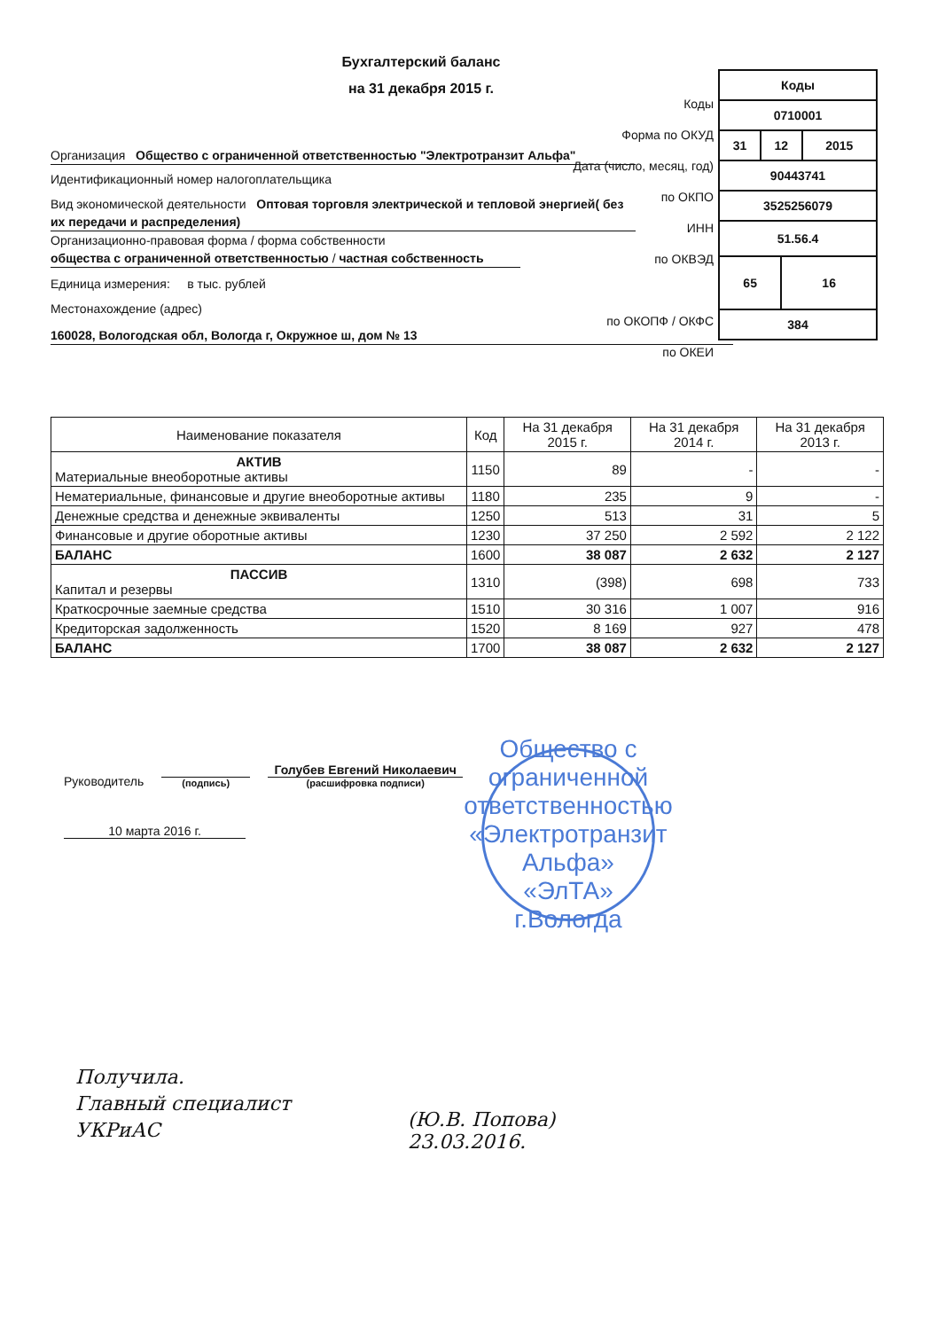Бухгалтерский баланс
на 31 декабря 2015 г.
Коды
Форма по ОКУД
Дата (число, месяц, год)
по ОКПО
ИНН
по ОКВЭД
по ОКОПФ / ОКФС
по ОКЕИ
| Коды | | | |
| 0710001 | | | |
| 31 | 12 | | 2015 |
| 90443741 | | | |
| 3525256079 | | | |
| 51.56.4 | | | |
| 65 | | 16 | |
| 384 | | | |
Организация Общество с ограниченной ответственностью "Электротранзит Альфа"
Идентификационный номер налогоплательщика
Вид экономической деятельности Оптовая торговля электрической и тепловой энергией( без их передачи и распределения)
Организационно-правовая форма / форма собственности
общества с ограниченной ответственностью / частная собственность
Единица измерения: в тыс. рублей
Местонахождение (адрес)
160028, Вологодская обл, Вологда г, Окружное ш, дом № 13
| Наименование показателя | Код | На 31 декабря 2015 г. | На 31 декабря 2014 г. | На 31 декабря 2013 г. |
| --- | --- | --- | --- | --- |
| АКТИВ Материальные внеоборотные активы | 1150 | 89 | - | - |
| Нематериальные, финансовые и другие внеоборотные активы | 1180 | 235 | 9 | - |
| Денежные средства и денежные эквиваленты | 1250 | 513 | 31 | 5 |
| Финансовые и другие оборотные активы | 1230 | 37 250 | 2 592 | 2 122 |
| БАЛАНС | 1600 | 38 087 | 2 632 | 2 127 |
| ПАССИВ Капитал и резервы | 1310 | (398) | 698 | 733 |
| Краткосрочные заемные средства | 1510 | 30 316 | 1 007 | 916 |
| Кредиторская задолженность | 1520 | 8 169 | 927 | 478 |
| БАЛАНС | 1700 | 38 087 | 2 632 | 2 127 |
Руководитель
(подпись)
Голубев Евгений Николаевич
(расшифровка подписи)
10 марта 2016 г.
Общество с ограниченной ответственностью «Электротранзит Альфа»
«ЭлТА»
г.Вологда
Получила.
Главный специалист
УКРиАС
(Ю.В. Попова)
23.03.2016.